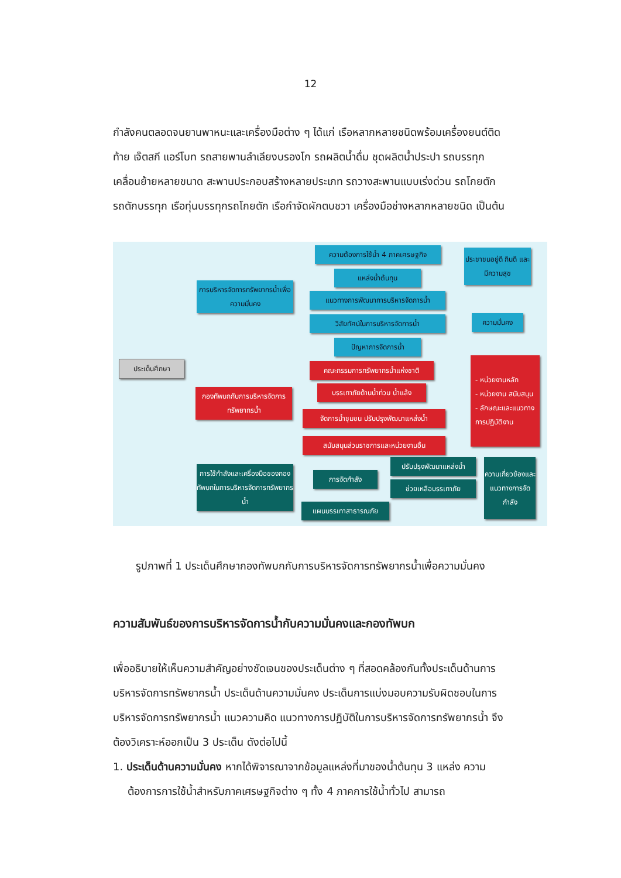12
กำลังคนตลอดจนยานพาหนะและเครื่องมือต่าง ๆ ได้แก่ เรือหลากหลายชนิดพร้อมเครื่องยนต์ติดท้าย เจ๊ตสกี แอร์โบท รถสายพานลำเลียงบรองโก รถผลิตน้ำดื่ม ชุดผลิตน้ำประปา รถบรรทุกเคลื่อนย้ายหลายขนาด สะพานประกอบสร้างหลายประเภท รถวางสะพานแบบเร่งด่วน รถโกยตัก รถตักบรรทุก เรือทุ่นบรรทุกรถโกยตัก เรือกำจัดผักตบชวา เครื่องมือช่างหลากหลายชนิด เป็นต้น
ประเด็นศึกษา
การบริหารจัดการทรัพยากรน้ำเพื่อความมั่นคง
ความต้องการใช้น้ำ 4 ภาคเศรษฐกิจ
แหล่งน้ำต้นทุน
แนวทางการพัฒนาการบริหารจัดการน้ำ
วิสัยทัศน์ในการบริหารจัดการน้ำ
ปัญหาการจัดการน้ำ
ประชาชนอยู่ดี กินดี และมีความสุข
ความมั่นคง
กองทัพบกกับการบริหารจัดการทรัพยากรน้ำ
คณะกรรมการทรัพยากรน้ำแห่งชาติ
บรรเทาภัยด้านน้ำท่วม น้ำแล้ง
จัดการน้ำชุมชน ปรับปรุงพัฒนาแหล่งน้ำ
สนับสนุนส่วนราชการและหน่วยงานอื่น
- หน่วยงานหลัก
- หน่วยงาน สนับสนุน
- ลักษณะและแนวทางการปฏิบัติงาน
การใช้กำลังและเครื่องมือของกองทัพบกในการบริหารจัดการทรัพยากรน้ำ
การจัดกำลัง
ปรับปรุงพัฒนาแหล่งน้ำ
ช่วยเหลือบรรเทาภัย
แผนบรรเทาสาธารณภัย
ความเกี่ยวข้องและแนวทางการจัดกำลัง
รูปภาพที่ 1 ประเด็นศึกษากองทัพบกกับการบริหารจัดการทรัพยากรน้ำเพื่อความมั่นคง
ความสัมพันธ์ของการบริหารจัดการน้ำกับความมั่นคงและกองทัพบก
เพื่ออธิบายให้เห็นความสำคัญอย่างชัดเจนของประเด็นต่าง ๆ ที่สอดคล้องกันทั้งประเด็นด้านการบริหารจัดการทรัพยากรน้ำ ประเด็นด้านความมั่นคง ประเด็นการแบ่งมอบความรับผิดชอบในการบริหารจัดการทรัพยากรน้ำ แนวความคิด แนวทางการปฏิบัติในการบริหารจัดการทรัพยากรน้ำ จึงต้องวิเคราะห์ออกเป็น 3 ประเด็น ดังต่อไปนี้
1. ประเด็นด้านความมั่นคง หากได้พิจารณาจากข้อมูลแหล่งที่มาของน้ำต้นทุน 3 แหล่ง ความต้องการการใช้น้ำสำหรับภาคเศรษฐกิจต่าง ๆ ทั้ง 4 ภาคการใช้น้ำทั่วไป สามารถ